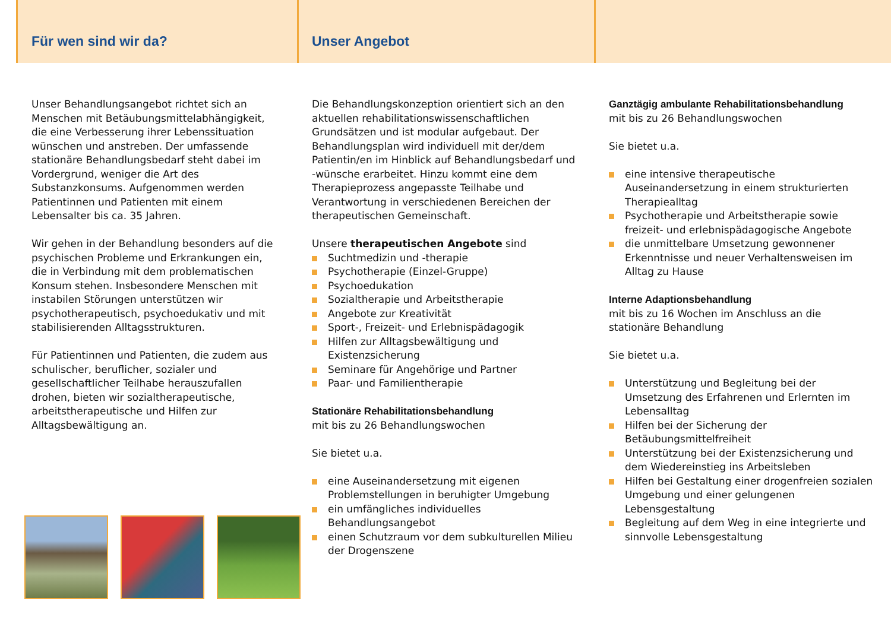Für wen sind wir da?
Unser Behandlungsangebot richtet sich an Menschen mit Betäubungsmittelabhängigkeit, die eine Verbesserung ihrer Lebenssituation wünschen und anstreben. Der umfassende stationäre Behandlungsbedarf steht dabei im Vordergrund, weniger die Art des Substanzkonsums. Aufgenommen werden Patientinnen und Patienten mit einem Lebensalter bis ca. 35 Jahren.
Wir gehen in der Behandlung besonders auf die psychischen Probleme und Erkrankungen ein, die in Verbindung mit dem problematischen Konsum stehen. Insbesondere Menschen mit instabilen Störungen unterstützen wir psychotherapeutisch, psychoedukativ und mit stabilisierenden Alltagsstrukturen.
Für Patientinnen und Patienten, die zudem aus schulischer, beruflicher, sozialer und gesellschaftlicher Teilhabe herauszufallen drohen, bieten wir sozialtherapeutische, arbeitstherapeutische und Hilfen zur Alltagsbewältigung an.
Unser Angebot
Die Behandlungskonzeption orientiert sich an den aktuellen rehabilitationswissenschaftlichen Grundsätzen und ist modular aufgebaut. Der Behandlungsplan wird individuell mit der/dem Patientin/en im Hinblick auf Behandlungsbedarf und -wünsche erarbeitet. Hinzu kommt eine dem Therapieprozess angepasste Teilhabe und Verantwortung in verschiedenen Bereichen der therapeutischen Gemeinschaft.
Unsere therapeutischen Angebote sind
Suchtmedizin und -therapie
Psychotherapie (Einzel-Gruppe)
Psychoedukation
Sozialtherapie und Arbeitstherapie
Angebote zur Kreativität
Sport-, Freizeit- und Erlebnispädagogik
Hilfen zur Alltagsbewältigung und Existenzsicherung
Seminare für Angehörige und Partner
Paar- und Familientherapie
Stationäre Rehabilitationsbehandlung
mit bis zu 26 Behandlungswochen
Sie bietet u.a.
eine Auseinandersetzung mit eigenen Problemstellungen in beruhigter Umgebung
ein umfängliches individuelles Behandlungsangebot
einen Schutzraum vor dem subkulturellen Milieu der Drogenszene
Ganztägig ambulante Rehabilitationsbehandlung
mit bis zu 26 Behandlungswochen
Sie bietet u.a.
eine intensive therapeutische Auseinandersetzung in einem strukturierten Therapiealltag
Psychotherapie und Arbeitstherapie sowie freizeit- und erlebnispädagogische Angebote
die unmittelbare Umsetzung gewonnener Erkenntnisse und neuer Verhaltensweisen im Alltag zu Hause
Interne Adaptionsbehandlung
mit bis zu 16 Wochen im Anschluss an die stationäre Behandlung
Sie bietet u.a.
Unterstützung und Begleitung bei der Umsetzung des Erfahrenen und Erlernten im Lebensalltag
Hilfen bei der Sicherung der Betäubungsmittelfreiheit
Unterstützung bei der Existenzsicherung und dem Wiedereinstieg ins Arbeitsleben
Hilfen bei Gestaltung einer drogenfreien sozialen Umgebung und einer gelungenen Lebensgestaltung
Begleitung auf dem Weg in eine integrierte und sinnvolle Lebensgestaltung